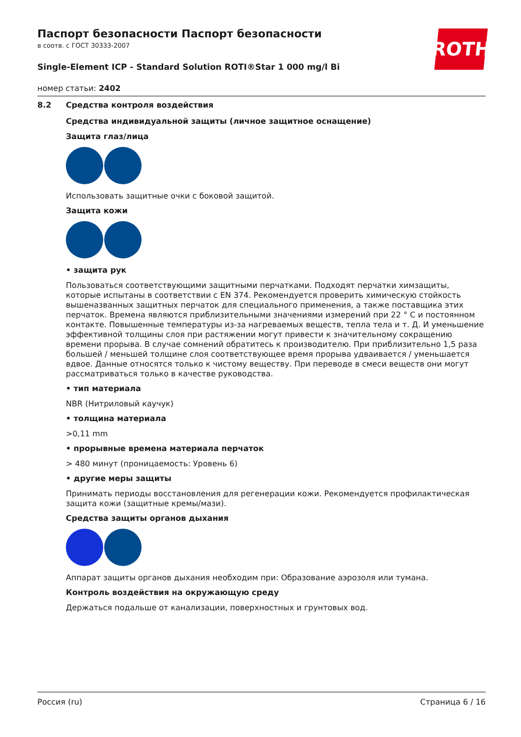ROTH
Паспорт безопасности Паспорт безопасности
в соотв. с ГОСТ 30333-2007
Single-Element ICP - Standard Solution ROTI®Star 1 000 mg/l Bi
номер статьи: 2402
8.2 Средства контроля воздействия
Средства индивидуальной защиты (личное защитное оснащение)
Защита глаз/лица
Использовать защитные очки с боковой защитой.
Защита кожи
• защита рук
Пользоваться соответствующими защитными перчатками. Подходят перчатки химзащиты, которые испытаны в соответствии с EN 374. Рекомендуется проверить химическую стойкость вышеназванных защитных перчаток для специального применения, а также поставщика этих перчаток. Времена являются приблизительными значениями измерений при 22 ° C и постоянном контакте. Повышенные температуры из-за нагреваемых веществ, тепла тела и т. Д. И уменьшение эффективной толщины слоя при растяжении могут привести к значительному сокращению времени прорыва. В случае сомнений обратитесь к производителю. При приблизительно 1,5 раза большей / меньшей толщине слоя соответствующее время прорыва удваивается / уменьшается вдвое. Данные относятся только к чистому веществу. При переводе в смеси веществ они могут рассматриваться только в качестве руководства.
• тип материала
NBR (Нитриловый каучук)
• толщина материала
>0,11 mm
• прорывные времена материала перчаток
> 480 минут (проницаемость: Уровень 6)
• другие меры защиты
Принимать периоды восстановления для регенерации кожи. Рекомендуется профилактическая защита кожи (защитные кремы/мази).
Средства защиты органов дыхания
Аппарат защиты органов дыхания необходим при: Образование аэрозоля или тумана.
Контроль воздействия на окружающую среду
Держаться подальше от канализации, поверхностных и грунтовых вод.
Россия (ru) Страница 6 / 16